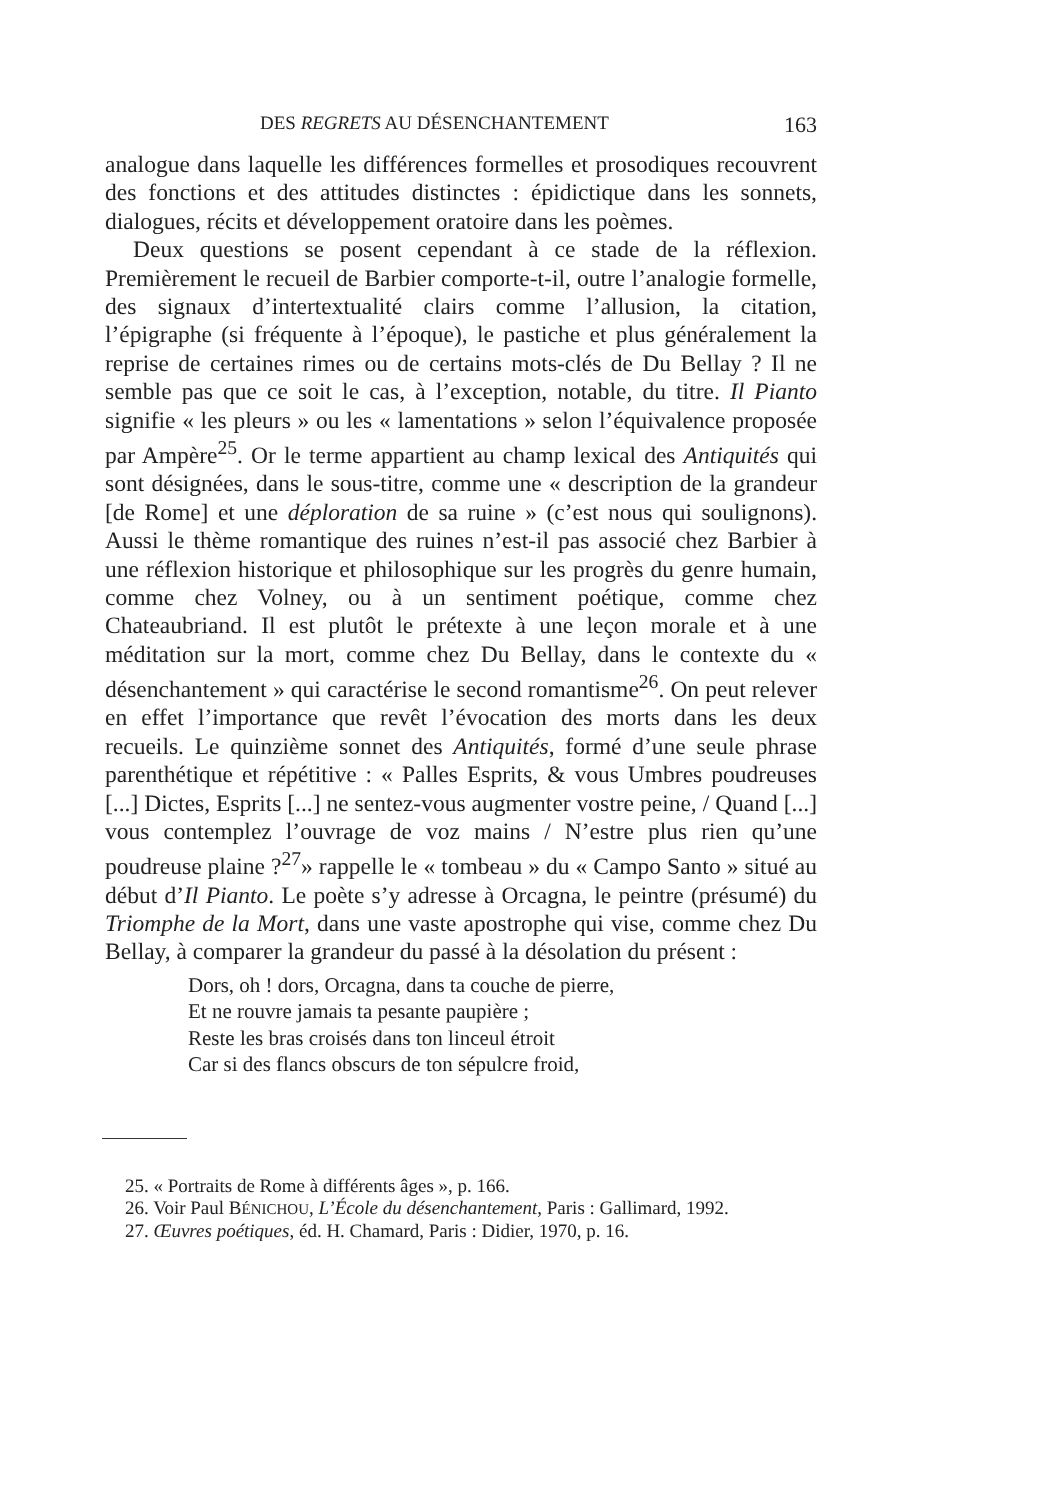DES REGRETS AU DÉSENCHANTEMENT 163
analogue dans laquelle les différences formelles et prosodiques recouvrent des fonctions et des attitudes distinctes : épidictique dans les sonnets, dialogues, récits et développement oratoire dans les poèmes.
Deux questions se posent cependant à ce stade de la réflexion. Premièrement le recueil de Barbier comporte-t-il, outre l’analogie formelle, des signaux d’intertextualité clairs comme l’allusion, la citation, l’épigraphe (si fréquente à l’époque), le pastiche et plus généralement la reprise de certaines rimes ou de certains mots-clés de Du Bellay ? Il ne semble pas que ce soit le cas, à l’exception, notable, du titre. Il Pianto signifie « les pleurs » ou les « lamentations » selon l’équivalence proposée par Ampère<sup>25</sup>. Or le terme appartient au champ lexical des Antiquités qui sont désignées, dans le sous-titre, comme une « description de la grandeur [de Rome] et une déploration de sa ruine » (c’est nous qui soulignons). Aussi le thème romantique des ruines n’est-il pas associé chez Barbier à une réflexion historique et philosophique sur les progrès du genre humain, comme chez Volney, ou à un sentiment poétique, comme chez Chateaubriand. Il est plutôt le prétexte à une leçon morale et à une méditation sur la mort, comme chez Du Bellay, dans le contexte du « désenchantement » qui caractérise le second romantisme<sup>26</sup>. On peut relever en effet l’importance que revêt l’évocation des morts dans les deux recueils. Le quinzième sonnet des Antiquités, formé d’une seule phrase parenthétique et répétitive : « Palles Esprits, & vous Umbres poudreuses [...] Dictes, Esprits [...] ne sentez-vous augmenter vostre peine, / Quand [...] vous contemplez l’ouvrage de voz mains / N’estre plus rien qu’une poudreuse plaine ?<sup>27</sup>» rappelle le « tombeau » du « Campo Santo » situé au début d’Il Pianto. Le poète s’y adresse à Orcagna, le peintre (présumé) du Triomphe de la Mort, dans une vaste apostrophe qui vise, comme chez Du Bellay, à comparer la grandeur du passé à la désolation du présent :
Dors, oh ! dors, Orcagna, dans ta couche de pierre,
Et ne rouvre jamais ta pesante paupière ;
Reste les bras croisés dans ton linceul étroit
Car si des flancs obscurs de ton sépulcre froid,
25. « Portraits de Rome à différents âges », p. 166.
26. Voir Paul BÉNICHOU, L’École du désenchantement, Paris : Gallimard, 1992.
27. Œuvres poétiques, éd. H. Chamard, Paris : Didier, 1970, p. 16.